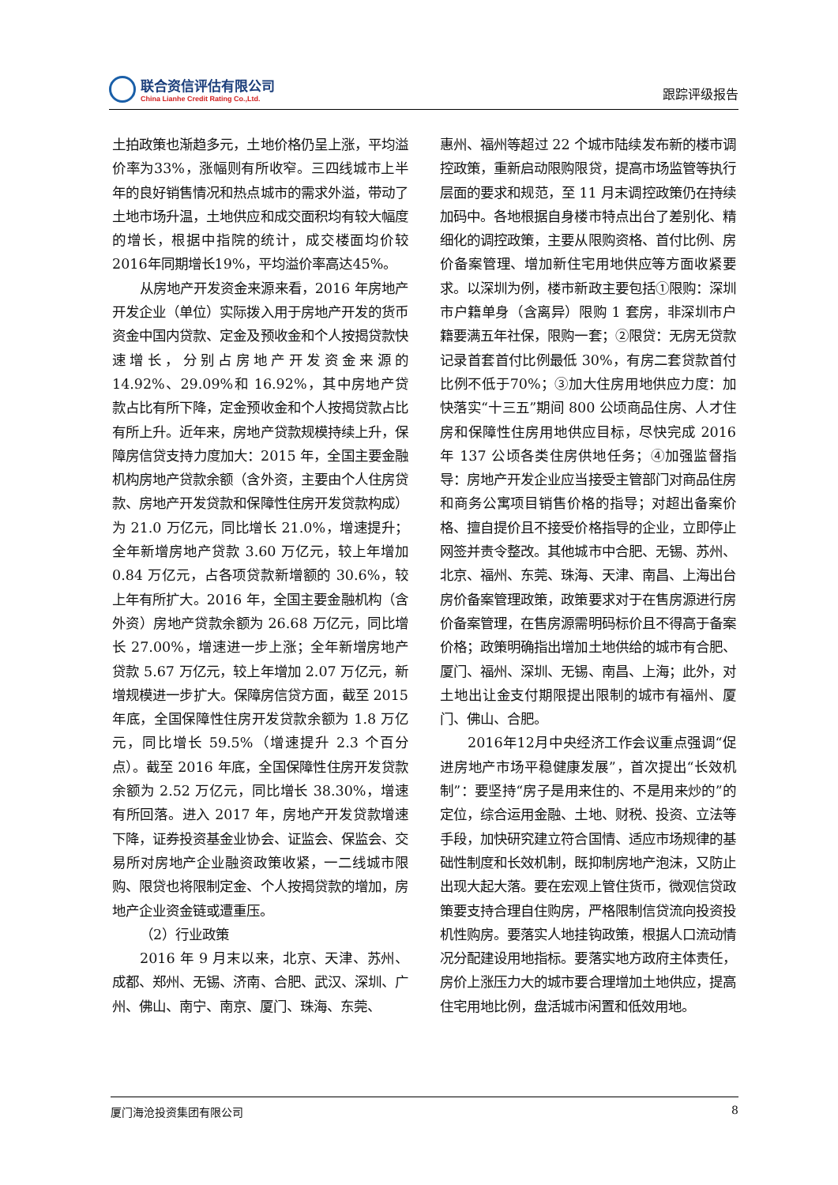联合资信评估有限公司
China Lianhe Credit Rating Co.,Ltd.
跟踪评级报告
土拍政策也渐趋多元，土地价格仍呈上涨，平均溢价率为33%，涨幅则有所收窄。三四线城市上半年的良好销售情况和热点城市的需求外溢，带动了土地市场升温，土地供应和成交面积均有较大幅度的增长，根据中指院的统计，成交楼面均价较2016年同期增长19%，平均溢价率高达45%。
从房地产开发资金来源来看，2016 年房地产开发企业（单位）实际拨入用于房地产开发的货币资金中国内贷款、定金及预收金和个人按揭贷款快速增长，分别占房地产开发资金来源的 14.92%、29.09%和 16.92%，其中房地产贷款占比有所下降，定金预收金和个人按揭贷款占比有所上升。近年来，房地产贷款规模持续上升，保障房信贷支持力度加大：2015 年，全国主要金融机构房地产贷款余额（含外资，主要由个人住房贷款、房地产开发贷款和保障性住房开发贷款构成）为 21.0 万亿元，同比增长 21.0%，增速提升；全年新增房地产贷款 3.60 万亿元，较上年增加 0.84 万亿元，占各项贷款新增额的 30.6%，较上年有所扩大。2016 年，全国主要金融机构（含外资）房地产贷款余额为 26.68 万亿元，同比增长 27.00%，增速进一步上涨；全年新增房地产贷款 5.67 万亿元，较上年增加 2.07 万亿元，新增规模进一步扩大。保障房信贷方面，截至 2015 年底，全国保障性住房开发贷款余额为 1.8 万亿元，同比增长 59.5%（增速提升 2.3 个百分点）。截至 2016 年底，全国保障性住房开发贷款余额为 2.52 万亿元，同比增长 38.30%，增速有所回落。进入 2017 年，房地产开发贷款增速下降，证券投资基金业协会、证监会、保监会、交易所对房地产企业融资政策收紧，一二线城市限购、限贷也将限制定金、个人按揭贷款的增加，房地产企业资金链或遭重压。
（2）行业政策
2016 年 9 月末以来，北京、天津、苏州、成都、郑州、无锡、济南、合肥、武汉、深圳、广州、佛山、南宁、南京、厦门、珠海、东莞、
惠州、福州等超过 22 个城市陆续发布新的楼市调控政策，重新启动限购限贷，提高市场监管等执行层面的要求和规范，至 11 月末调控政策仍在持续加码中。各地根据自身楼市特点出台了差别化、精细化的调控政策，主要从限购资格、首付比例、房价备案管理、增加新住宅用地供应等方面收紧要求。以深圳为例，楼市新政主要包括①限购：深圳市户籍单身（含离异）限购 1 套房，非深圳市户籍要满五年社保，限购一套；②限贷：无房无贷款记录首套首付比例最低 30%，有房二套贷款首付比例不低于70%；③加大住房用地供应力度：加快落实“十三五”期间 800 公顷商品住房、人才住房和保障性住房用地供应目标，尽快完成 2016 年 137 公顷各类住房供地任务；④加强监督指导：房地产开发企业应当接受主管部门对商品住房和商务公寓项目销售价格的指导；对超出备案价格、擅自提价且不接受价格指导的企业，立即停止网签并责令整改。其他城市中合肥、无锡、苏州、北京、福州、东莞、珠海、天津、南昌、上海出台房价备案管理政策，政策要求对于在售房源进行房价备案管理，在售房源需明码标价且不得高于备案价格；政策明确指出增加土地供给的城市有合肥、厦门、福州、深圳、无锡、南昌、上海；此外，对土地出让金支付期限提出限制的城市有福州、厦门、佛山、合肥。
2016年12月中央经济工作会议重点强调“促进房地产市场平稳健康发展”，首次提出“长效机制”：要坚持“房子是用来住的、不是用来炒的”的定位，综合运用金融、土地、财税、投资、立法等手段，加快研究建立符合国情、适应市场规律的基础性制度和长效机制，既抑制房地产泡沫，又防止出现大起大落。要在宏观上管住货币，微观信贷政策要支持合理自住购房，严格限制信贷流向投资投机性购房。要落实人地挂钩政策，根据人口流动情况分配建设用地指标。要落实地方政府主体责任，房价上涨压力大的城市要合理增加土地供应，提高住宅用地比例，盘活城市闲置和低效用地。
厦门海沧投资集团有限公司 8